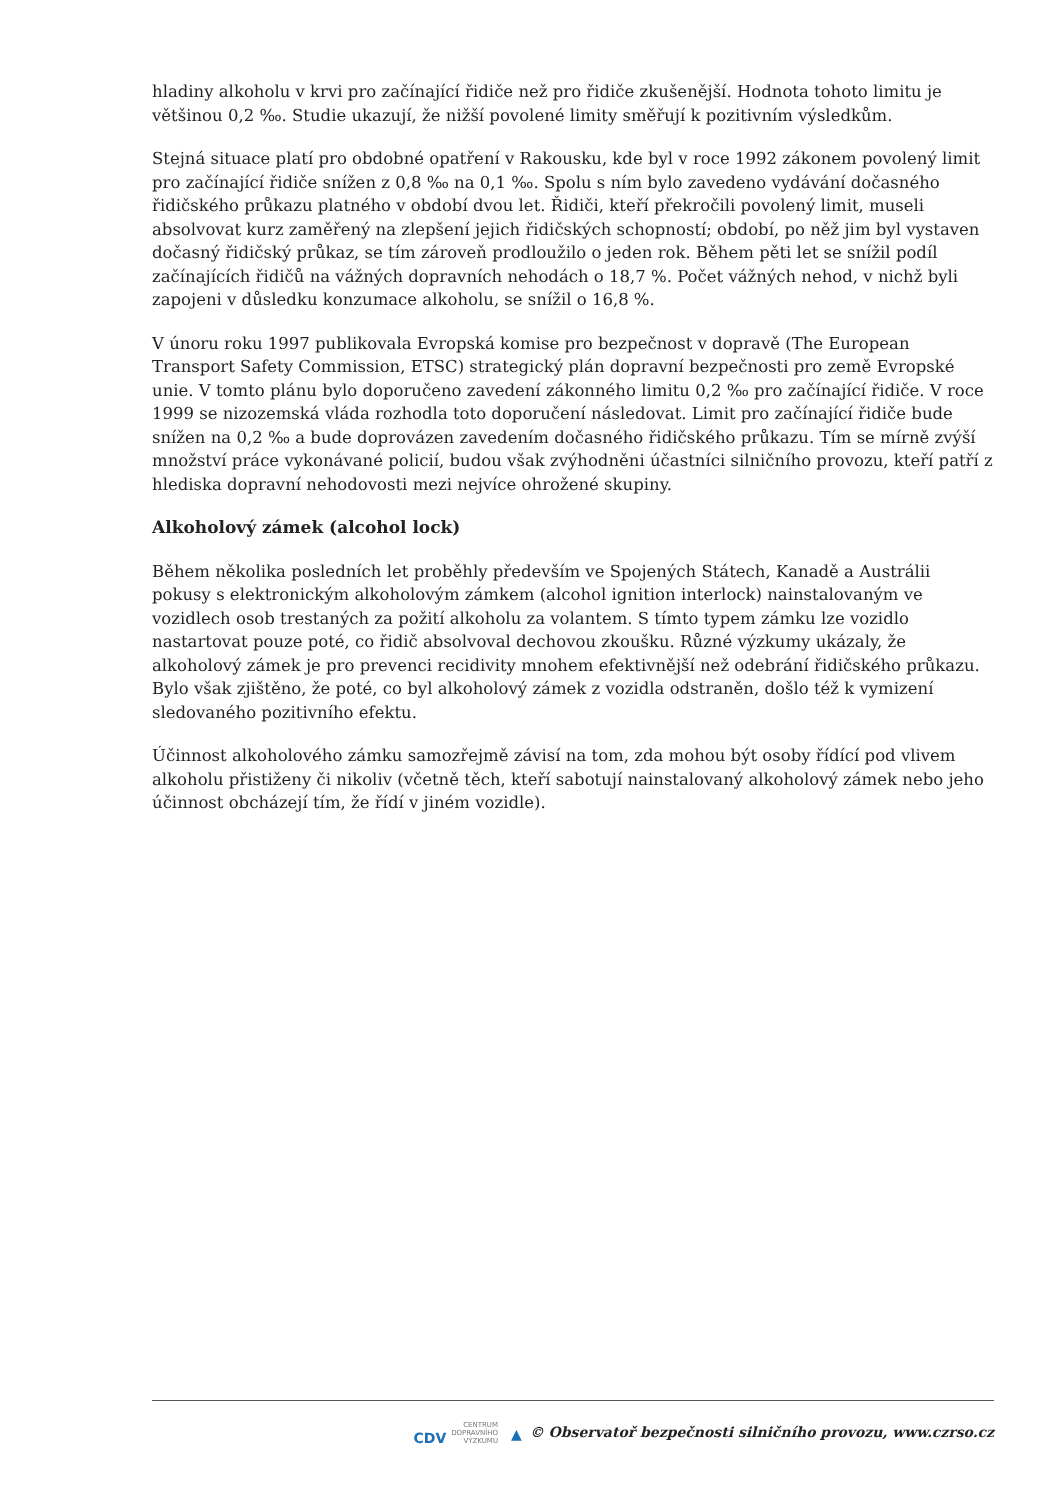hladiny alkoholu v krvi pro začínající řidiče než pro řidiče zkušenější. Hodnota tohoto limitu je většinou 0,2 ‰. Studie ukazují, že nižší povolené limity směřují k pozitivním výsledkům.
Stejná situace platí pro obdobné opatření v Rakousku, kde byl v roce 1992 zákonem povolený limit pro začínající řidiče snížen z 0,8 ‰ na 0,1 ‰. Spolu s ním bylo zavedeno vydávání dočasného řidičského průkazu platného v období dvou let. Řidiči, kteří překročili povolený limit, museli absolvovat kurz zaměřený na zlepšení jejich řidičských schopností; období, po něž jim byl vystaven dočasný řidičský průkaz, se tím zároveň prodloužilo o jeden rok. Během pěti let se snížil podíl začínajících řidičů na vážných dopravních nehodách o 18,7 %. Počet vážných nehod, v nichž byli zapojeni v důsledku konzumace alkoholu, se snížil o 16,8 %.
V únoru roku 1997 publikovala Evropská komise pro bezpečnost v dopravě (The European Transport Safety Commission, ETSC) strategický plán dopravní bezpečnosti pro země Evropské unie. V tomto plánu bylo doporučeno zavedení zákonného limitu 0,2 ‰ pro začínající řidiče. V roce 1999 se nizozemská vláda rozhodla toto doporučení následovat. Limit pro začínající řidiče bude snížen na 0,2 ‰ a bude doprovázen zavedením dočasného řidičského průkazu. Tím se mírně zvýší množství práce vykonávané policií, budou však zvýhodněni účastníci silničního provozu, kteří patří z hlediska dopravní nehodovosti mezi nejvíce ohrožené skupiny.
Alkoholový zámek (alcohol lock)
Během několika posledních let proběhly především ve Spojených Státech, Kanadě a Austrálii pokusy s elektronickým alkoholovým zámkem (alcohol ignition interlock) nainstalovaným ve vozidlech osob trestaných za požití alkoholu za volantem. S tímto typem zámku lze vozidlo nastartovat pouze poté, co řidič absolvoval dechovou zkoušku. Různé výzkumy ukázaly, že alkoholový zámek je pro prevenci recidivity mnohem efektivnější než odebrání řidičského průkazu. Bylo však zjištěno, že poté, co byl alkoholový zámek z vozidla odstraněn, došlo též k vymizení sledovaného pozitivního efektu.
Účinnost alkoholového zámku samozřejmě závisí na tom, zda mohou být osoby řídící pod vlivem alkoholu přistiženy či nikoliv (včetně těch, kteří sabotují nainstalovaný alkoholový zámek nebo jeho účinnost obcházejí tím, že řídí v jiném vozidle).
CDV CENTRUM
DOPRAVNÍHO
VÝZKUMU ▲ © Observatoř bezpečnosti silničního provozu, www.czrso.cz